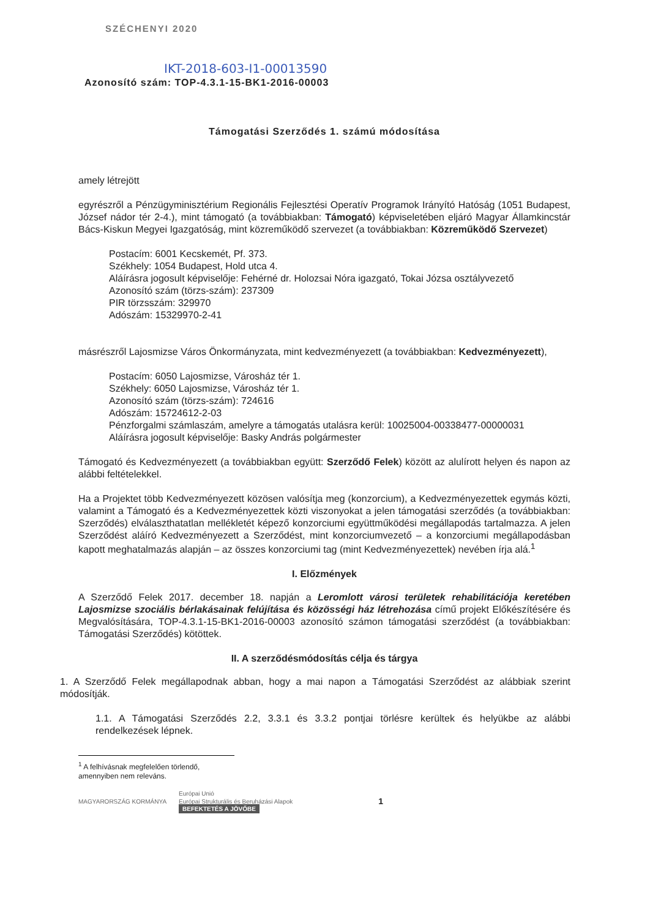SZÉCHENYI 2020
IKT-2018-603-I1-00013590
Azonosító szám: TOP-4.3.1-15-BK1-2016-00003
Támogatási Szerződés 1. számú módosítása
amely létrejött
egyrészről a Pénzügyminisztérium Regionális Fejlesztési Operatív Programok Irányító Hatóság (1051 Budapest, József nádor tér 2-4.), mint támogató (a továbbiakban: Támogató) képviseletében eljáró Magyar Államkincstár Bács-Kiskun Megyei Igazgatóság, mint közreműködő szervezet (a továbbiakban: Közreműködő Szervezet)
Postacím: 6001 Kecskemét, Pf. 373.
Székhely: 1054 Budapest, Hold utca 4.
Aláírásra jogosult képviselője: Fehérné dr. Holozsai Nóra igazgató, Tokai Józsa osztályvezető
Azonosító szám (törzs-szám): 237309
PIR törzsszám: 329970
Adószám: 15329970-2-41
másrészről Lajosmizse Város Önkormányzata, mint kedvezményezett (a továbbiakban: Kedvezményezett),
Postacím: 6050 Lajosmizse, Városház tér 1.
Székhely: 6050 Lajosmizse, Városház tér 1.
Azonosító szám (törzs-szám): 724616
Adószám: 15724612-2-03
Pénzforgalmi számlaszám, amelyre a támogatás utalásra kerül: 10025004-00338477-00000031
Aláírásra jogosult képviselője: Basky András polgármester
Támogató és Kedvezményezett (a továbbiakban együtt: Szerződő Felek) között az alulírott helyen és napon az alábbi feltételekkel.
Ha a Projektet több Kedvezményezett közösen valósítja meg (konzorcium), a Kedvezményezettek egymás közti, valamint a Támogató és a Kedvezményezettek közti viszonyokat a jelen támogatási szerződés (a továbbiakban: Szerződés) elválaszthatatlan mellékletét képező konzorciumi együttműködési megállapodás tartalmazza. A jelen Szerződést aláíró Kedvezményezett a Szerződést, mint konzorciumvezető – a konzorciumi megállapodásban kapott meghatalmazás alapján – az összes konzorciumi tag (mint Kedvezményezettek) nevében írja alá.<sup>1</sup>
I. Előzmények
A Szerződő Felek 2017. december 18. napján a Leromlott városi területek rehabilitációja keretében Lajosmizse szociális bérlakásainak felújítása és közösségi ház létrehozása című projekt Előkészítésére és Megvalósítására, TOP-4.3.1-15-BK1-2016-00003 azonosító számon támogatási szerződést (a továbbiakban: Támogatási Szerződés) kötöttek.
II. A szerződésmódosítás célja és tárgya
1. A Szerződő Felek megállapodnak abban, hogy a mai napon a Támogatási Szerződést az alábbiak szerint módosítják.
1.1. A Támogatási Szerződés 2.2, 3.3.1 és 3.3.2 pontjai törlésre kerültek és helyükbe az alábbi rendelkezések lépnek.
<sup>1</sup> A felhívásnak megfelelően törlendő, amennyiben nem releváns.
MAGYARORSZÁG KORMÁNYA Európai Unió
Európai Strukturális és Beruházási Alapok
BEFEKTETÉS A JÖVŐBE 1